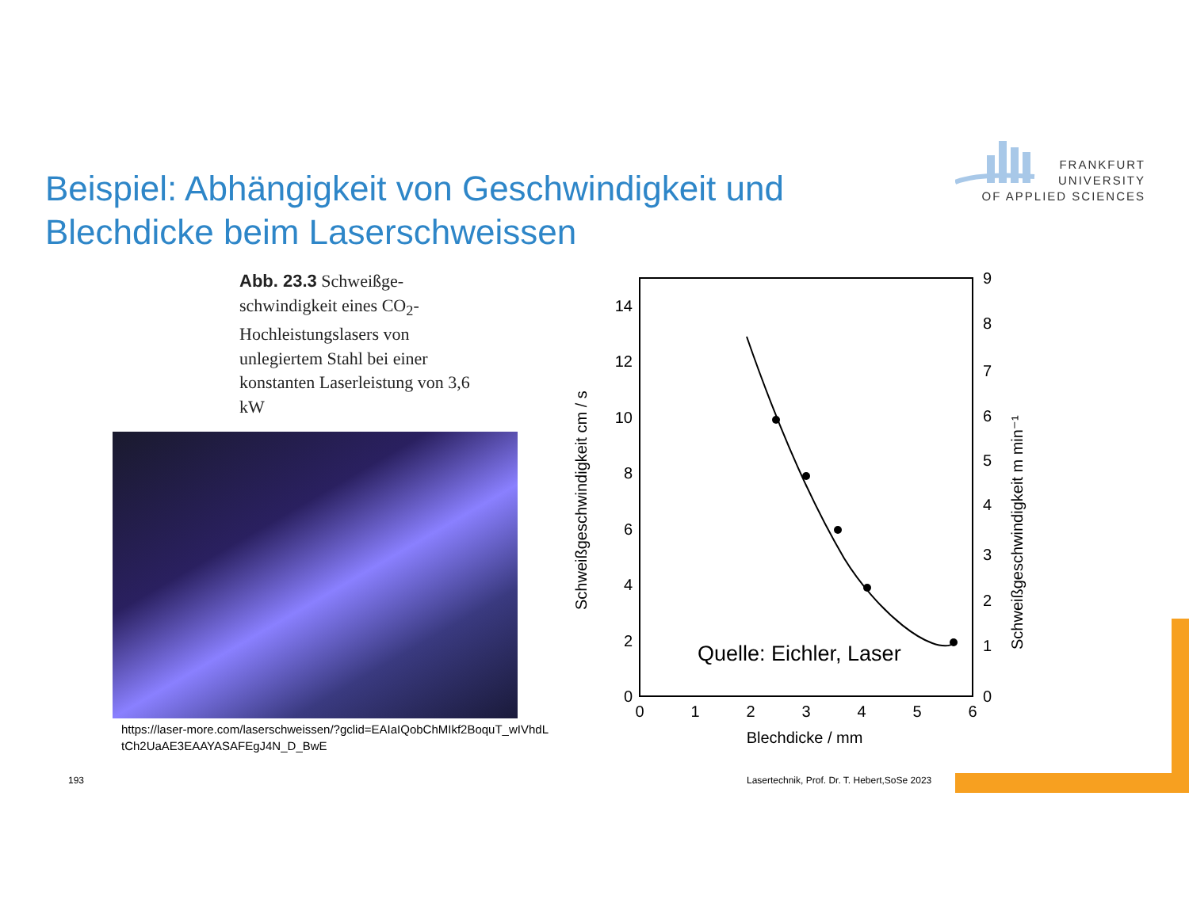FRANKFURT
UNIVERSITY
OF APPLIED SCIENCES
Beispiel: Abhängigkeit von Geschwindigkeit und Blechdicke beim Laserschweissen
Abb. 23.3 Schweißge­schwindigkeit eines CO<sub>2</sub>-Hochleistungslasers von unlegiertem Stahl bei einer konstanten Laserleistung von 3,6 kW
https://laser-more.com/laserschweissen/?gclid=EAIaIQobChMIkf2BoquT_wIVhdLtCh2UaAE3EAAYASAFEgJ4N_D_BwE
14
12
10
8
6
4
2
0
9
8
7
6
5
4
3
2
1
0
0
1
2
3
4
5
6
Blechdicke / mm
Schweißgeschwindigkeit cm / s
Schweißgeschwindigkeit m min⁻¹
Quelle: Eichler, Laser
193
Lasertechnik, Prof. Dr. T. Hebert,SoSe 2023